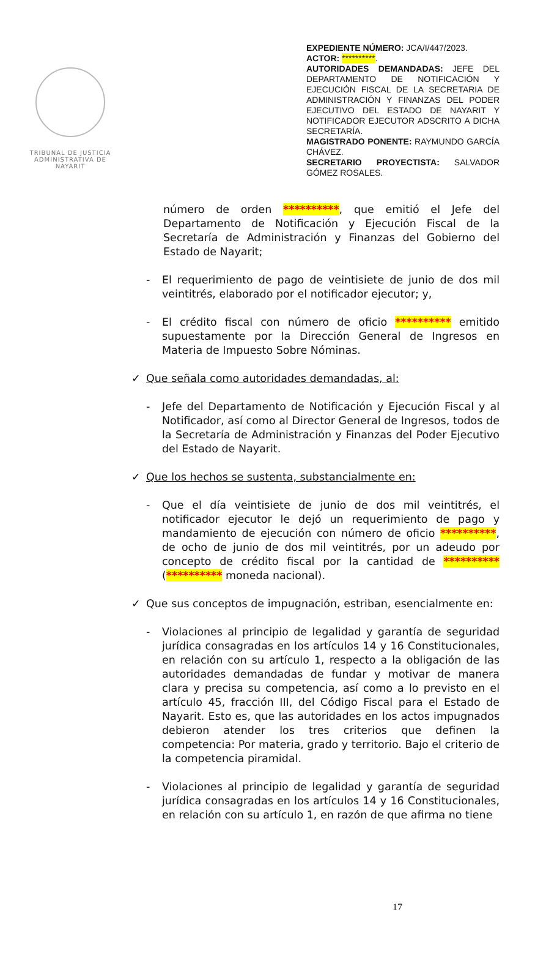TRIBUNAL DE JUSTICIA
ADMINISTRATIVA DE NAYARIT
EXPEDIENTE NÚMERO: JCA/I/447/2023.
ACTOR: **********.
AUTORIDADES DEMANDADAS: JEFE DEL DEPARTAMENTO DE NOTIFICACIÓN Y EJECUCIÓN FISCAL DE LA SECRETARIA DE ADMINISTRACIÓN Y FINANZAS DEL PODER EJECUTIVO DEL ESTADO DE NAYARIT Y NOTIFICADOR EJECUTOR ADSCRITO A DICHA SECRETARÍA.
MAGISTRADO PONENTE: RAYMUNDO GARCÍA CHÁVEZ.
SECRETARIO PROYECTISTA: SALVADOR GÓMEZ ROSALES.
número de orden **********, que emitió el Jefe del Departamento de Notificación y Ejecución Fiscal de la Secretaría de Administración y Finanzas del Gobierno del Estado de Nayarit;
- El requerimiento de pago de veintisiete de junio de dos mil veintitrés, elaborado por el notificador ejecutor; y,
- El crédito fiscal con número de oficio ********** emitido supuestamente por la Dirección General de Ingresos en Materia de Impuesto Sobre Nóminas.
✓ Que señala como autoridades demandadas, al:
- Jefe del Departamento de Notificación y Ejecución Fiscal y al Notificador, así como al Director General de Ingresos, todos de la Secretaría de Administración y Finanzas del Poder Ejecutivo del Estado de Nayarit.
✓ Que los hechos se sustenta, substancialmente en:
- Que el día veintisiete de junio de dos mil veintitrés, el notificador ejecutor le dejó un requerimiento de pago y mandamiento de ejecución con número de oficio **********, de ocho de junio de dos mil veintitrés, por un adeudo por concepto de crédito fiscal por la cantidad de ********** (********** moneda nacional).
✓ Que sus conceptos de impugnación, estriban, esencialmente en:
- Violaciones al principio de legalidad y garantía de seguridad jurídica consagradas en los artículos 14 y 16 Constitucionales, en relación con su artículo 1, respecto a la obligación de las autoridades demandadas de fundar y motivar de manera clara y precisa su competencia, así como a lo previsto en el artículo 45, fracción III, del Código Fiscal para el Estado de Nayarit. Esto es, que las autoridades en los actos impugnados debieron atender los tres criterios que definen la competencia: Por materia, grado y territorio. Bajo el criterio de la competencia piramidal.
- Violaciones al principio de legalidad y garantía de seguridad jurídica consagradas en los artículos 14 y 16 Constitucionales, en relación con su artículo 1, en razón de que afirma no tiene
17